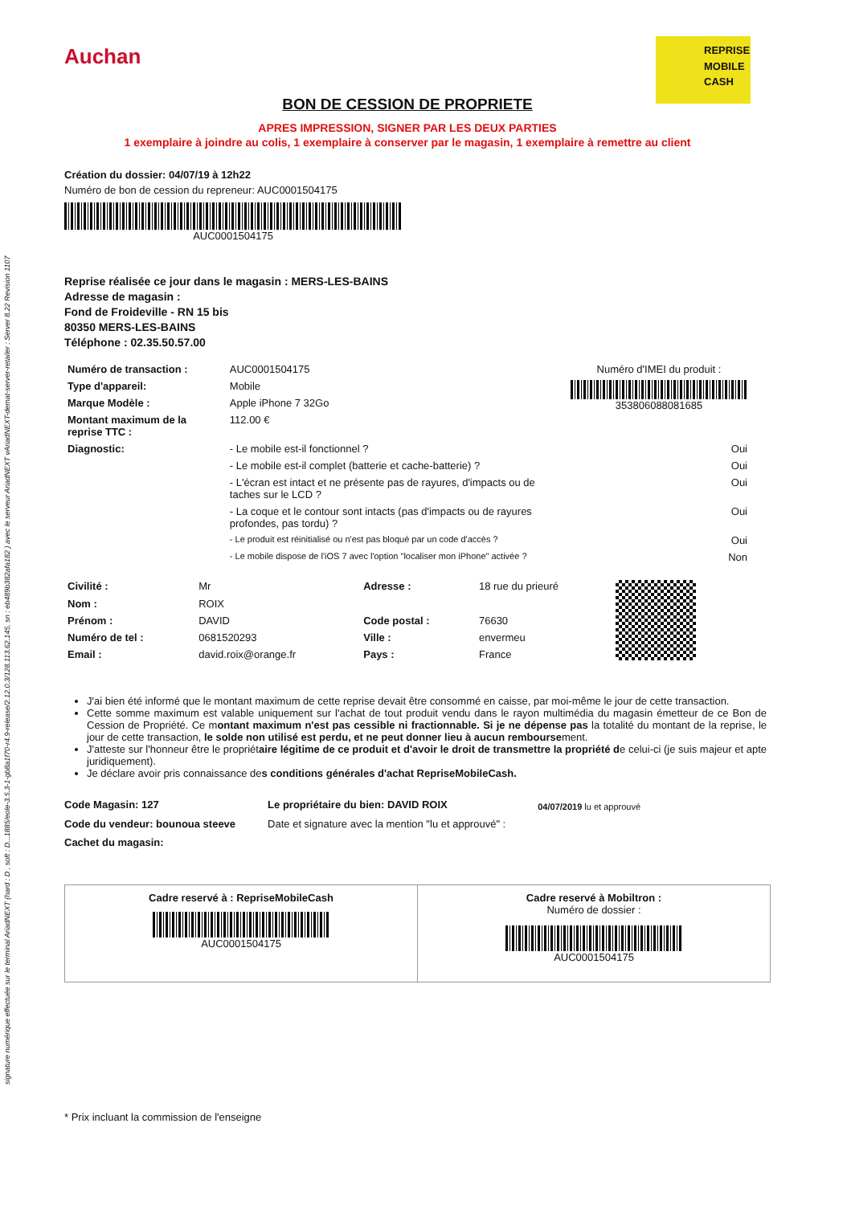signature numérique effectuée sur le terminal AriadNEXT (hard : D , soft : D...1885/eole-3.5.3-1-gb8a1f70-r4.9-release/2.12.0.3/128.113.62.145, sn : eb489b382afa182 ) avec le serveur AriadNEXT vAriadNEXT-demat-server-retailer : Server 8.22 Revision 1107
Auchan
REPRISE
MOBILE
CASH
BON DE CESSION DE PROPRIETE
APRES IMPRESSION, SIGNER PAR LES DEUX PARTIES
1 exemplaire à joindre au colis, 1 exemplaire à conserver par le magasin, 1 exemplaire à remettre au client
Création du dossier: 04/07/19 à 12h22
Numéro de bon de cession du repreneur: AUC0001504175
AUC0001504175
Reprise réalisée ce jour dans le magasin : MERS-LES-BAINS
Adresse de magasin :
Fond de Froideville - RN 15 bis
80350 MERS-LES-BAINS
Téléphone : 02.35.50.57.00
| Numéro de transaction : | AUC0001504175 | Numéro d'IMEI du produit : 353806088081685 |
| Type d'appareil: | Mobile | |
| Marque Modèle : | Apple iPhone 7 32Go | |
| Montant maximum de la reprise TTC : | 112.00 € | |
| Diagnostic: | - Le mobile est-il fonctionnel ? | Oui |
| | - Le mobile est-il complet (batterie et cache-batterie) ? | Oui |
| | - L'écran est intact et ne présente pas de rayures, d'impacts ou de taches sur le LCD ? | Oui |
| | - La coque et le contour sont intacts (pas d'impacts ou de rayures profondes, pas tordu) ? | Oui |
| | - Le produit est réinitialisé ou n'est pas bloqué par un code d'accès ? | Oui |
| | - Le mobile dispose de l'iOS 7 avec l'option "localiser mon iPhone" activée ? | Non |
| Civilité : | Mr | Adresse : | 18 rue du prieuré | |
| Nom : | ROIX | | | |
| Prénom : | DAVID | Code postal : | 76630 | |
| Numéro de tel : | 0681520293 | Ville : | envermeu | |
| Email : | david.roix@orange.fr | Pays : | France | |
J'ai bien été informé que le montant maximum de cette reprise devait être consommé en caisse, par moi-même le jour de cette transaction.
Cette somme maximum est valable uniquement sur l'achat de tout produit vendu dans le rayon multimédia du magasin émetteur de ce Bon de Cession de Propriété. Ce montant maximum n'est pas cessible ni fractionnable. Si je ne dépense pas la totalité du montant de la reprise, le jour de cette transaction, le solde non utilisé est perdu, et ne peut donner lieu à aucun remboursement.
J'atteste sur l'honneur être le propriétaire légitime de ce produit et d'avoir le droit de transmettre la propriété de celui-ci (je suis majeur et apte juridiquement).
Je déclare avoir pris connaissance des conditions générales d'achat RepriseMobileCash.
Code Magasin: 127
Code du vendeur: bounoua steeve
Cachet du magasin:
Le propriétaire du bien: DAVID ROIX
Date et signature avec la mention "lu et approuvé" :
04/07/2019 lu et approuvé
Cadre reservé à : RepriseMobileCash
AUC0001504175
Cadre reservé à Mobiltron :
Numéro de dossier :
AUC0001504175
* Prix incluant la commission de l'enseigne